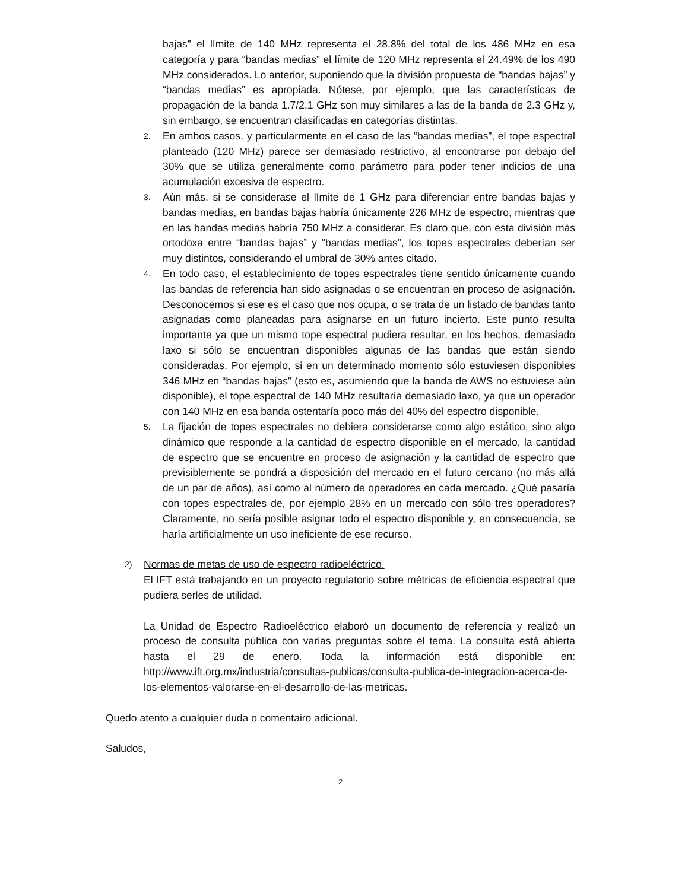bajas” el límite de 140 MHz representa el 28.8% del total de los 486 MHz en esa categoría y para “bandas medias” el límite de 120 MHz representa el 24.49% de los 490 MHz considerados. Lo anterior, suponiendo que la división propuesta de “bandas bajas” y “bandas medias” es apropiada. Nótese, por ejemplo, que las características de propagación de la banda 1.7/2.1 GHz son muy similares a las de la banda de 2.3 GHz y, sin embargo, se encuentran clasificadas en categorías distintas.
2.
En ambos casos, y particularmente en el caso de las “bandas medias”, el tope espectral planteado (120 MHz) parece ser demasiado restrictivo, al encontrarse por debajo del 30% que se utiliza generalmente como parámetro para poder tener indicios de una acumulación excesiva de espectro.
3.
Aún más, si se considerase el límite de 1 GHz para diferenciar entre bandas bajas y bandas medias, en bandas bajas habría únicamente 226 MHz de espectro, mientras que en las bandas medias habría 750 MHz a considerar. Es claro que, con esta división más ortodoxa entre “bandas bajas” y “bandas medias”, los topes espectrales deberían ser muy distintos, considerando el umbral de 30% antes citado.
4.
En todo caso, el establecimiento de topes espectrales tiene sentido únicamente cuando las bandas de referencia han sido asignadas o se encuentran en proceso de asignación. Desconocemos si ese es el caso que nos ocupa, o se trata de un listado de bandas tanto asignadas como planeadas para asignarse en un futuro incierto. Este punto resulta importante ya que un mismo tope espectral pudiera resultar, en los hechos, demasiado laxo si sólo se encuentran disponibles algunas de las bandas que están siendo consideradas. Por ejemplo, si en un determinado momento sólo estuviesen disponibles 346 MHz en “bandas bajas” (esto es, asumiendo que la banda de AWS no estuviese aún disponible), el tope espectral de 140 MHz resultaría demasiado laxo, ya que un operador con 140 MHz en esa banda ostentaría poco más del 40% del espectro disponible.
5.
La fijación de topes espectrales no debiera considerarse como algo estático, sino algo dinámico que responde a la cantidad de espectro disponible en el mercado, la cantidad de espectro que se encuentre en proceso de asignación y la cantidad de espectro que previsiblemente se pondrá a disposición del mercado en el futuro cercano (no más allá de un par de años), así como al número de operadores en cada mercado. ¿Qué pasaría con topes espectrales de, por ejemplo 28% en un mercado con sólo tres operadores? Claramente, no sería posible asignar todo el espectro disponible y, en consecuencia, se haría artificialmente un uso ineficiente de ese recurso.
2)
Normas de metas de uso de espectro radioeléctrico.
El IFT está trabajando en un proyecto regulatorio sobre métricas de eficiencia espectral que pudiera serles de utilidad.
La Unidad de Espectro Radioeléctrico elaboró un documento de referencia y realizó un proceso de consulta pública con varias preguntas sobre el tema. La consulta está abierta hasta el 29 de enero. Toda la información está disponible en: http://www.ift.org.mx/industria/consultas-publicas/consulta-publica-de-integracion-acerca-de-los-elementos-valorarse-en-el-desarrollo-de-las-metricas.
Quedo atento a cualquier duda o comentairo adicional.
Saludos,
2